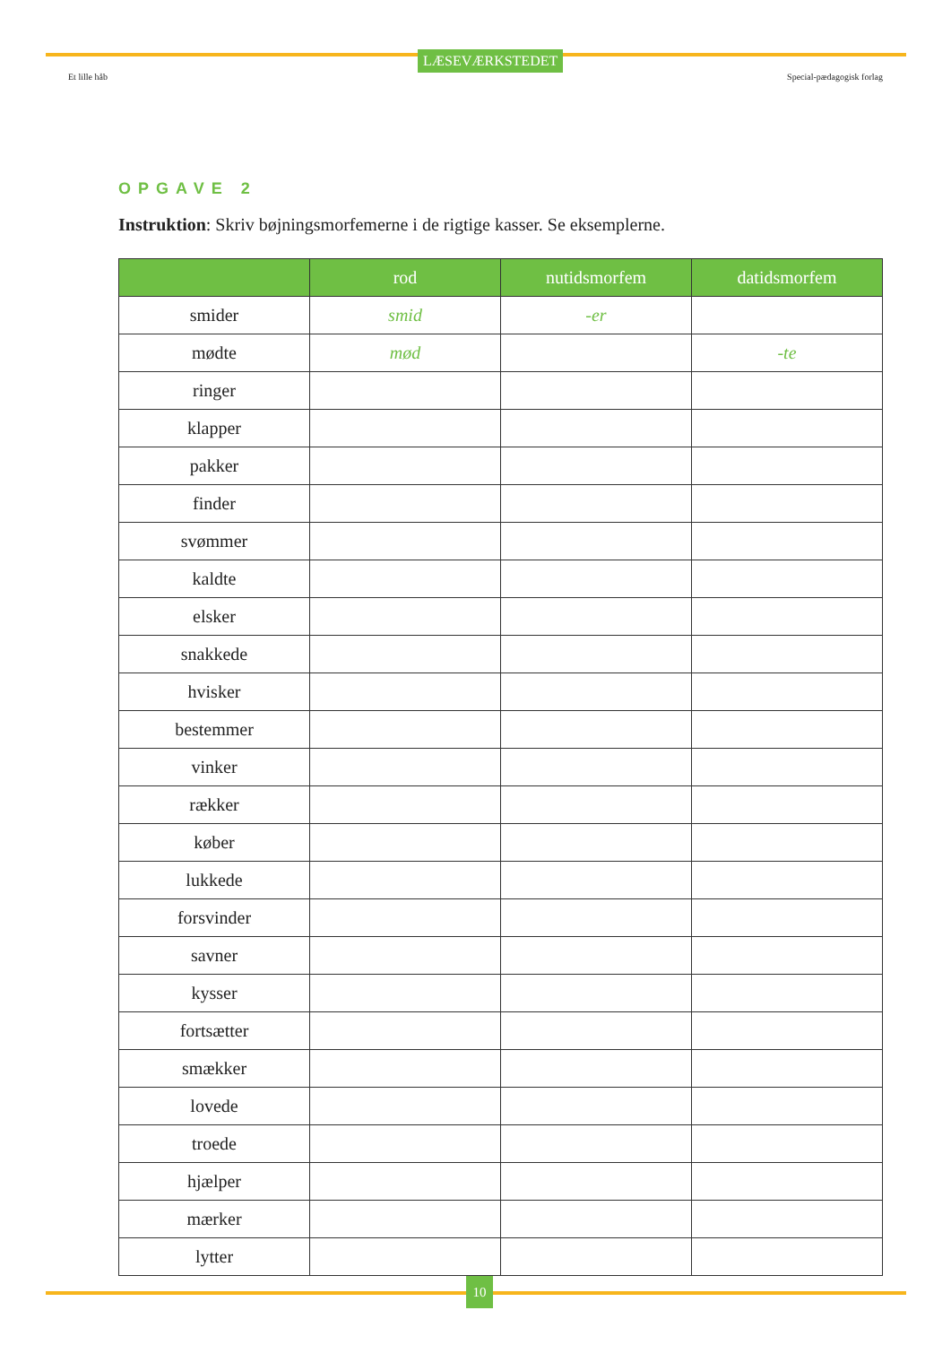Et lille håb
LÆSEVÆRKSTEDET
Special-pædagogisk forlag
OPGAVE 2
Instruktion: Skriv bøjningsmorfemerne i de rigtige kasser. Se eksemplerne.
| | rod | nutidsmorfem | datidsmorfem |
| --- | --- | --- | --- |
| smider | smid | -er | |
| mødte | mød | | -te |
| ringer | | | |
| klapper | | | |
| pakker | | | |
| finder | | | |
| svømmer | | | |
| kaldte | | | |
| elsker | | | |
| snakkede | | | |
| hvisker | | | |
| bestemmer | | | |
| vinker | | | |
| rækker | | | |
| køber | | | |
| lukkede | | | |
| forsvinder | | | |
| savner | | | |
| kysser | | | |
| fortsætter | | | |
| smækker | | | |
| lovede | | | |
| troede | | | |
| hjælper | | | |
| mærker | | | |
| lytter | | | |
10